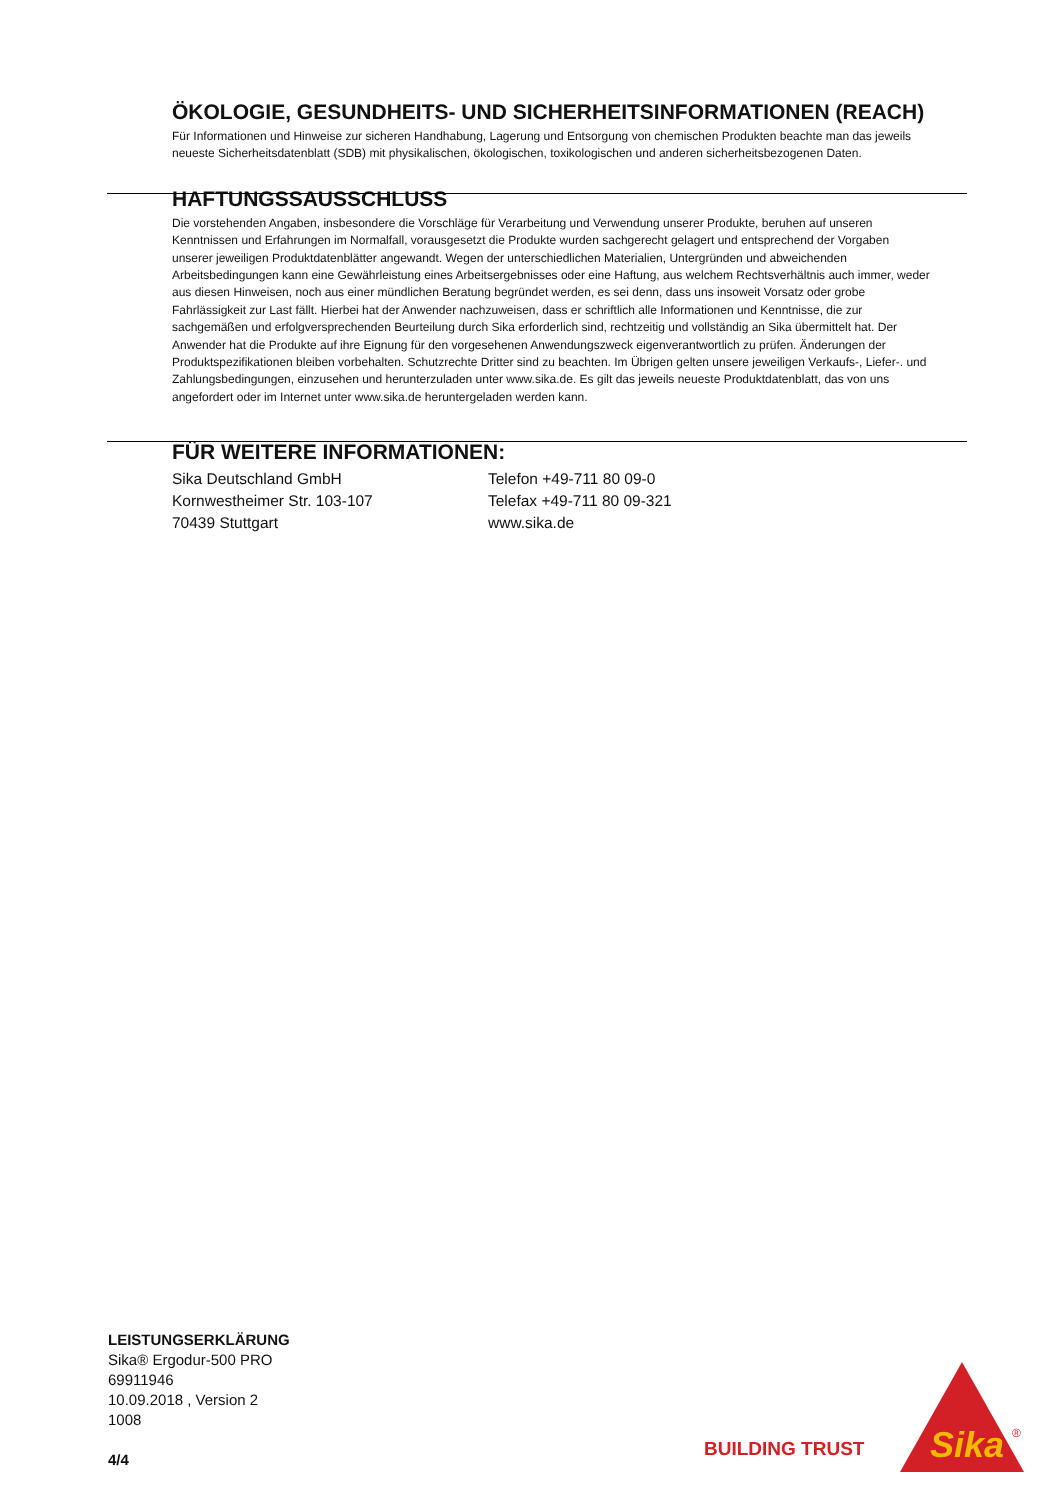ÖKOLOGIE, GESUNDHEITS- UND SICHERHEITSINFORMATIONEN (REACH)
Für Informationen und Hinweise zur sicheren Handhabung, Lagerung und Entsorgung von chemischen Produkten beachte man das jeweils neueste Sicherheitsdatenblatt (SDB) mit physikalischen, ökologischen, toxikologischen und anderen sicherheitsbezogenen Daten.
HAFTUNGSSAUSSCHLUSS
Die vorstehenden Angaben, insbesondere die Vorschläge für Verarbeitung und Verwendung unserer Produkte, beruhen auf unseren Kenntnissen und Erfahrungen im Normalfall, vorausgesetzt die Produkte wurden sachgerecht gelagert und entsprechend der Vorgaben unserer jeweiligen Produktdatenblätter angewandt. Wegen der unterschiedlichen Materialien, Untergründen und abweichenden Arbeitsbedingungen kann eine Gewährleistung eines Arbeitsergebnisses oder eine Haftung, aus welchem Rechtsverhältnis auch immer, weder aus diesen Hinweisen, noch aus einer mündlichen Beratung begründet werden, es sei denn, dass uns insoweit Vorsatz oder grobe Fahrlässigkeit zur Last fällt. Hierbei hat der Anwender nachzuweisen, dass er schriftlich alle Informationen und Kenntnisse, die zur sachgemäßen und erfolgversprechenden Beurteilung durch Sika erforderlich sind, rechtzeitig und vollständig an Sika übermittelt hat. Der Anwender hat die Produkte auf ihre Eignung für den vorgesehenen Anwendungszweck eigenverantwortlich zu prüfen. Änderungen der Produktspezifikationen bleiben vorbehalten. Schutzrechte Dritter sind zu beachten. Im Übrigen gelten unsere jeweiligen Verkaufs-, Liefer-. und Zahlungsbedingungen, einzusehen und herunterzuladen unter www.sika.de. Es gilt das jeweils neueste Produktdatenblatt, das von uns angefordert oder im Internet unter www.sika.de heruntergeladen werden kann.
FÜR WEITERE INFORMATIONEN:
Sika Deutschland GmbH
Kornwestheimer Str. 103-107
70439 Stuttgart
Telefon +49-711 80 09-0
Telefax +49-711 80 09-321
www.sika.de
LEISTUNGSERKLÄRUNG
Sika® Ergodur-500 PRO
69911946
10.09.2018 , Version 2
1008
4/4
BUILDING TRUST
Sika
®